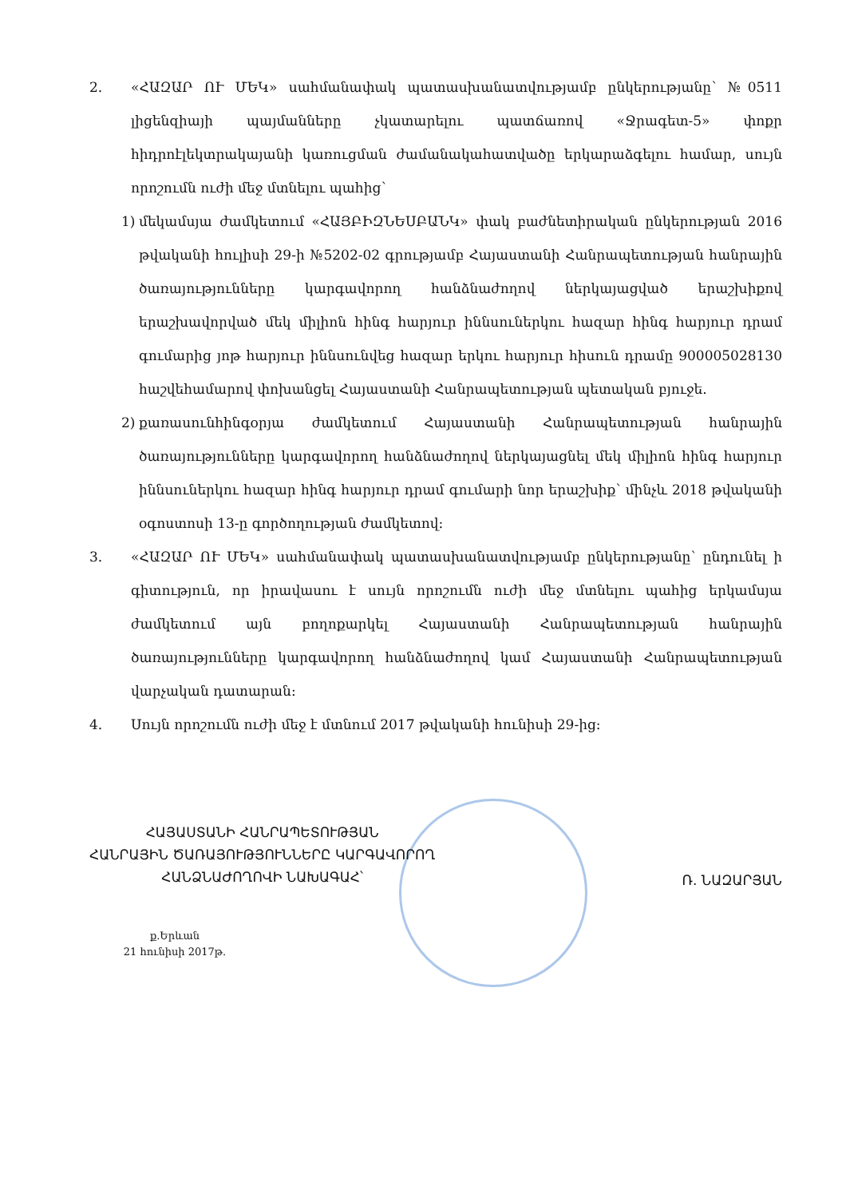2. «ՀԱԶԱՐ ՈՒ ՄԵԿ» սահմանափակ պատասխանատվությամբ ընկերությանը՝ №0511 լիցենզիայի պայմանները չկատարելու պատճառով «Ջրագետ-5» փոքր հիդրոէլեկտրակայանի կառուցման ժամանակահատվածը երկարաձգելու համար, սույն որոշումն ուժի մեջ մտնելու պահից՝
1) մեկամսյա ժամկետում «ՀԱՅԲԻԶՆԵՍԲԱՆԿ» փակ բաժնետիրական ընկերության 2016 թվականի հուլիսի 29-ի №5202-02 գրությամբ Հայաստանի Հանրապետության հանրային ծառայությունները կարգավորող հանձնաժողով ներկայացված երաշխիքով երաշխավորված մեկ միլիոն հինգ հարյուր իննսուներկու հազար հինգ հարյուր դրամ գումարից յոթ հարյուր իննսունվեց հազար երկու հարյուր հիսուն դրամը 900005028130 հաշվեհամարով փոխանցել Հայաստանի Հանրապետության պետական բյուջե.
2) քառասունհինգօրյա ժամկետում Հայաստանի Հանրապետության հանրային ծառայությունները կարգավորող հանձնաժողով ներկայացնել մեկ միլիոն հինգ հարյուր իննսուներկու հազար հինգ հարյուր դրամ գումարի նոր երաշխիք՝ մինչև 2018 թվականի օգոստոսի 13-ը գործողության ժամկետով:
3. «ՀԱԶԱՐ ՈՒ ՄԵԿ» սահմանափակ պատասխանատվությամբ ընկերությանը՝ ընդունել ի գիտություն, որ իրավասու է սույն որոշումն ուժի մեջ մտնելու պահից երկամսյա ժամկետում այն բողոքարկել Հայաստանի Հանրապետության հանրային ծառայությունները կարգավորող հանձնաժողով կամ Հայաստանի Հանրապետության վարչական դատարան:
4. Սույն որոշումն ուժի մեջ է մտնում 2017 թվականի հունիսի 29-ից:
ՀԱՅԱՍՏԱՆԻ ՀԱՆՐԱՊԵՏՈՒԹՅԱՆ
ՀԱՆՐԱՅԻՆ ԾԱՌԱՅՈՒԹՅՈՒՆՆԵՐԸ ԿԱՐԳԱՎՈՐՈՂ
ՀԱՆՁՆԱԺՈՂՈՎԻ ՆԱԽԱԳԱՀ՝
Ռ. ՆԱԶԱՐՅԱՆ
ք.Երևան
21 հունիսի 2017թ.